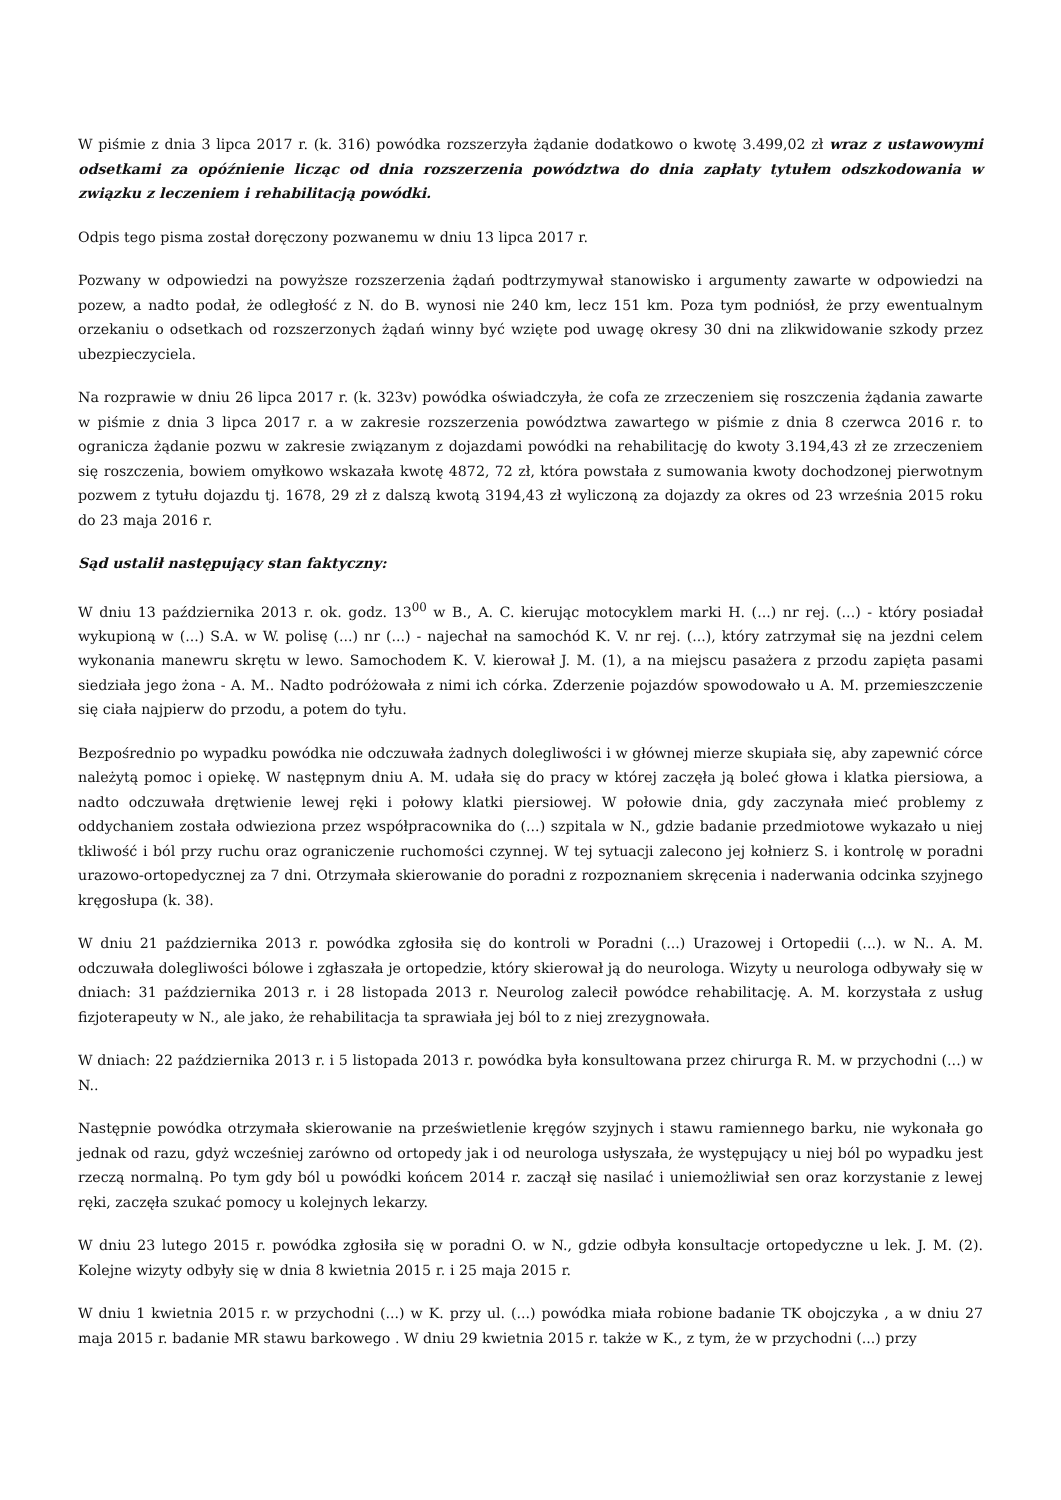W piśmie z dnia 3 lipca 2017 r. (k. 316) powódka rozszerzyła żądanie dodatkowo o kwotę 3.499,02 zł wraz z ustawowymi odsetkami za opóźnienie licząc od dnia rozszerzenia powództwa do dnia zapłaty tytułem odszkodowania w związku z leczeniem i rehabilitacją powódki.
Odpis tego pisma został doręczony pozwanemu w dniu 13 lipca 2017 r.
Pozwany w odpowiedzi na powyższe rozszerzenia żądań podtrzymywał stanowisko i argumenty zawarte w odpowiedzi na pozew, a nadto podał, że odległość z N. do B. wynosi nie 240 km, lecz 151 km. Poza tym podniósł, że przy ewentualnym orzekaniu o odsetkach od rozszerzonych żądań winny być wzięte pod uwagę okresy 30 dni na zlikwidowanie szkody przez ubezpieczyciela.
Na rozprawie w dniu 26 lipca 2017 r. (k. 323v) powódka oświadczyła, że cofa ze zrzeczeniem się roszczenia żądania zawarte w piśmie z dnia 3 lipca 2017 r. a w zakresie rozszerzenia powództwa zawartego w piśmie z dnia 8 czerwca 2016 r. to ogranicza żądanie pozwu w zakresie związanym z dojazdami powódki na rehabilitację do kwoty 3.194,43 zł ze zrzeczeniem się roszczenia, bowiem omyłkowo wskazała kwotę 4872, 72 zł, która powstała z sumowania kwoty dochodzonej pierwotnym pozwem z tytułu dojazdu tj. 1678, 29 zł z dalszą kwotą 3194,43 zł wyliczoną za dojazdy za okres od 23 września 2015 roku do 23 maja 2016 r.
Sąd ustalił następujący stan faktyczny:
W dniu 13 października 2013 r. ok. godz. 13<sup>00</sup> w B., A. C. kierując motocyklem marki H. (...) nr rej. (...) - który posiadał wykupioną w (...) S.A. w W. polisę (...) nr (...) - najechał na samochód K. V. nr rej. (...), który zatrzymał się na jezdni celem wykonania manewru skrętu w lewo. Samochodem K. V. kierował J. M. (1), a na miejscu pasażera z przodu zapięta pasami siedziała jego żona - A. M.. Nadto podróżowała z nimi ich córka. Zderzenie pojazdów spowodowało u A. M. przemieszczenie się ciała najpierw do przodu, a potem do tyłu.
Bezpośrednio po wypadku powódka nie odczuwała żadnych dolegliwości i w głównej mierze skupiała się, aby zapewnić córce należytą pomoc i opiekę. W następnym dniu A. M. udała się do pracy w której zaczęła ją boleć głowa i klatka piersiowa, a nadto odczuwała drętwienie lewej ręki i połowy klatki piersiowej. W połowie dnia, gdy zaczynała mieć problemy z oddychaniem została odwieziona przez współpracownika do (...) szpitala w N., gdzie badanie przedmiotowe wykazało u niej tkliwość i ból przy ruchu oraz ograniczenie ruchomości czynnej. W tej sytuacji zalecono jej kołnierz S. i kontrolę w poradni urazowo-ortopedycznej za 7 dni. Otrzymała skierowanie do poradni z rozpoznaniem skręcenia i naderwania odcinka szyjnego kręgosłupa (k. 38).
W dniu 21 października 2013 r. powódka zgłosiła się do kontroli w Poradni (...) Urazowej i Ortopedii (...). w N.. A. M. odczuwała dolegliwości bólowe i zgłaszała je ortopedzie, który skierował ją do neurologa. Wizyty u neurologa odbywały się w dniach: 31 października 2013 r. i 28 listopada 2013 r. Neurolog zalecił powódce rehabilitację. A. M. korzystała z usług fizjoterapeuty w N., ale jako, że rehabilitacja ta sprawiała jej ból to z niej zrezygnowała.
W dniach: 22 października 2013 r. i 5 listopada 2013 r. powódka była konsultowana przez chirurga R. M. w przychodni (...) w N..
Następnie powódka otrzymała skierowanie na prześwietlenie kręgów szyjnych i stawu ramiennego barku, nie wykonała go jednak od razu, gdyż wcześniej zarówno od ortopedy jak i od neurologa usłyszała, że występujący u niej ból po wypadku jest rzeczą normalną. Po tym gdy ból u powódki końcem 2014 r. zaczął się nasilać i uniemożliwiał sen oraz korzystanie z lewej ręki, zaczęła szukać pomocy u kolejnych lekarzy.
W dniu 23 lutego 2015 r. powódka zgłosiła się w poradni O. w N., gdzie odbyła konsultacje ortopedyczne u lek. J. M. (2). Kolejne wizyty odbyły się w dnia 8 kwietnia 2015 r. i 25 maja 2015 r.
W dniu 1 kwietnia 2015 r. w przychodni (...) w K. przy ul. (...) powódka miała robione badanie TK obojczyka , a w dniu 27 maja 2015 r. badanie MR stawu barkowego . W dniu 29 kwietnia 2015 r. także w K., z tym, że w przychodni (...) przy